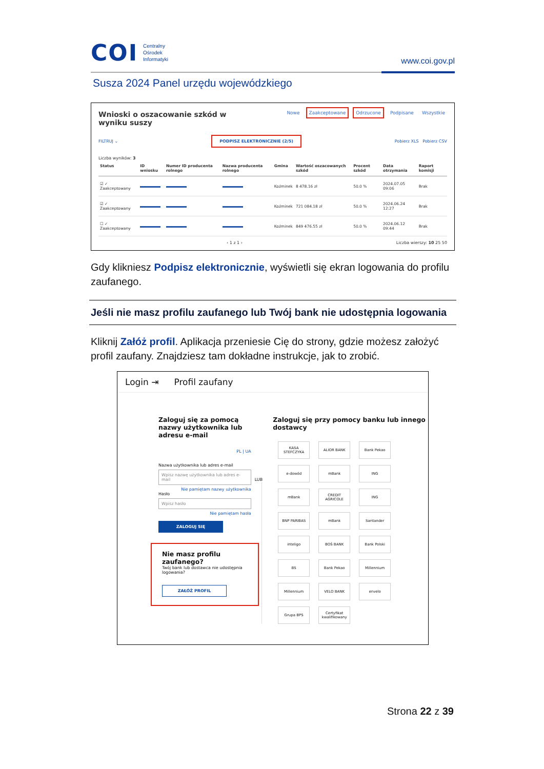COI Centralny
Ośrodek
Informatyki
www.coi.gov.pl
Susza 2024 Panel urzędu wojewódzkiego
Wnioski o oszacowanie szkód w wyniku suszy
Nowe Zaakceptowane Odrzucone Podpisane Wszystkie
FILTRUJ ⌄ PODPISZ ELEKTRONICZNIE (2/5) Pobierz XLS Pobierz CSV
Liczba wyników: 3
| Status | ID wniosku | Numer ID producenta rolnego | Nazwa producenta rolnego | Gmina | Wartość oszacowanych szkód | Procent szkód | Data otrzymania | Raport komisji |
| --- | --- | --- | --- | --- | --- | --- | --- | --- |
| ☑ ✓ Zaakceptowany | | | | Koźminek | 8 478.16 zł | 50.0 % | 2024.07.05 09:06 | Brak |
| ☑ ✓ Zaakceptowany | | | | Koźminek | 721 084.18 zł | 50.0 % | 2024.06.24 12:27 | Brak |
| ☐ ✓ Zaakceptowany | | | | Koźminek | 849 476.55 zł | 50.0 % | 2024.06.12 09:44 | Brak |
‹ 1 z 1 › Liczba wierszy: 10 25 50
Gdy klikniesz Podpisz elektronicznie, wyświetli się ekran logowania do profilu zaufanego.
Jeśli nie masz profilu zaufanego lub Twój bank nie udostępnia logowania
Kliknij Załóż profil. Aplikacja przeniesie Cię do strony, gdzie możesz założyć profil zaufany. Znajdziesz tam dokładne instrukcje, jak to zrobić.
Login ⇥ Profil zaufany
Zaloguj się za pomocą nazwy użytkownika lub adresu e-mail
PL | UA
Nazwa użytkownika lub adres e-mail
Wpisz nazwę użytkownika lub adres e-mail
Nie pamiętam nazwy użytkownika
Hasło
Wpisz hasło
Nie pamiętam hasła
ZALOGUJ SIĘ
Nie masz profilu zaufanego?
Twój bank lub dostawca nie udostępnia logowania?
ZAŁÓŻ PROFIL
LUB
Zaloguj się przy pomocy banku lub innego dostawcy
KASA STEFCZYKA
ALIOR BANK
Bank Pekao
e-dowód
mBank
ING
mBank
CREDIT AGRICOLE
ING
BNP PARIBAS
mBank
Santander
inteligo
BOŚ BANK
Bank Polski
BS
Bank Pekao
Millennium
Millennium
VELO BANK
envelo
Grupa BPS
Certyfikat kwalifikowany
Strona 22 z 39